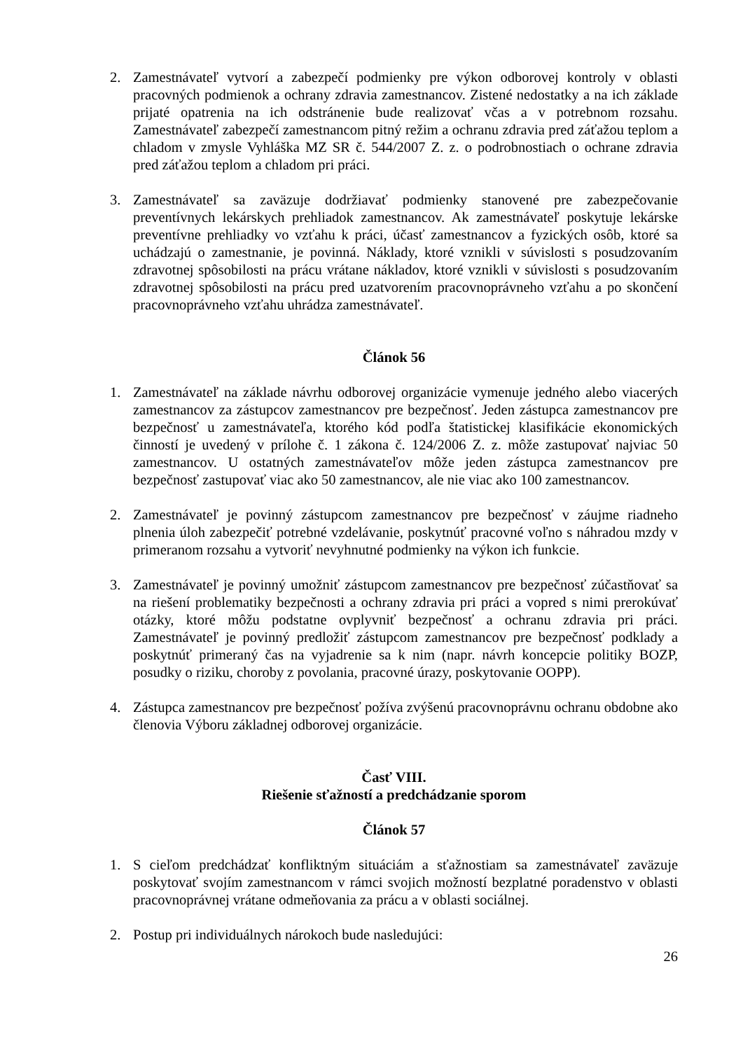2. Zamestnávateľ vytvorí a zabezpečí podmienky pre výkon odborovej kontroly v oblasti pracovných podmienok a ochrany zdravia zamestnancov. Zistené nedostatky a na ich základe prijaté opatrenia na ich odstránenie bude realizovať včas a v potrebnom rozsahu. Zamestnávateľ zabezpečí zamestnancom pitný režim a ochranu zdravia pred záťažou teplom a chladom v zmysle Vyhláška MZ SR č. 544/2007 Z. z. o podrobnostiach o ochrane zdravia pred záťažou teplom a chladom pri práci.
3. Zamestnávateľ sa zaväzuje dodržiavať podmienky stanovené pre zabezpečovanie preventívnych lekárskych prehliadok zamestnancov. Ak zamestnávateľ poskytuje lekárske preventívne prehliadky vo vzťahu k práci, účasť zamestnancov a fyzických osôb, ktoré sa uchádzajú o zamestnanie, je povinná. Náklady, ktoré vznikli v súvislosti s posudzovaním zdravotnej spôsobilosti na prácu vrátane nákladov, ktoré vznikli v súvislosti s posudzovaním zdravotnej spôsobilosti na prácu pred uzatvorením pracovnoprávneho vzťahu a po skončení pracovnoprávneho vzťahu uhrádza zamestnávateľ.
Článok 56
1. Zamestnávateľ na základe návrhu odborovej organizácie vymenuje jedného alebo viacerých zamestnancov za zástupcov zamestnancov pre bezpečnosť. Jeden zástupca zamestnancov pre bezpečnosť u zamestnávateľa, ktorého kód podľa štatistickej klasifikácie ekonomických činností je uvedený v prílohe č. 1 zákona č. 124/2006 Z. z. môže zastupovať najviac 50 zamestnancov. U ostatných zamestnávateľov môže jeden zástupca zamestnancov pre bezpečnosť zastupovať viac ako 50 zamestnancov, ale nie viac ako 100 zamestnancov.
2. Zamestnávateľ je povinný zástupcom zamestnancov pre bezpečnosť v záujme riadneho plnenia úloh zabezpečiť potrebné vzdelávanie, poskytnúť pracovné voľno s náhradou mzdy v primeranom rozsahu a vytvoriť nevyhnutné podmienky na výkon ich funkcie.
3. Zamestnávateľ je povinný umožniť zástupcom zamestnancov pre bezpečnosť zúčastňovať sa na riešení problematiky bezpečnosti a ochrany zdravia pri práci a vopred s nimi prerokúvať otázky, ktoré môžu podstatne ovplyvniť bezpečnosť a ochranu zdravia pri práci. Zamestnávateľ je povinný predložiť zástupcom zamestnancov pre bezpečnosť podklady a poskytnúť primeraný čas na vyjadrenie sa k nim (napr. návrh koncepcie politiky BOZP, posudky o riziku, choroby z povolania, pracovné úrazy, poskytovanie OOPP).
4. Zástupca zamestnancov pre bezpečnosť požíva zvýšenú pracovnoprávnu ochranu obdobne ako členovia Výboru základnej odborovej organizácie.
Časť VIII.
Riešenie sťažností a predchádzanie sporom
Článok 57
1. S cieľom predchádzať konfliktným situáciám a sťažnostiam sa zamestnávateľ zaväzuje poskytovať svojím zamestnancom v rámci svojich možností bezplatné poradenstvo v oblasti pracovnoprávnej vrátane odmeňovania za prácu a v oblasti sociálnej.
2. Postup pri individuálnych nárokoch bude nasledujúci:
26